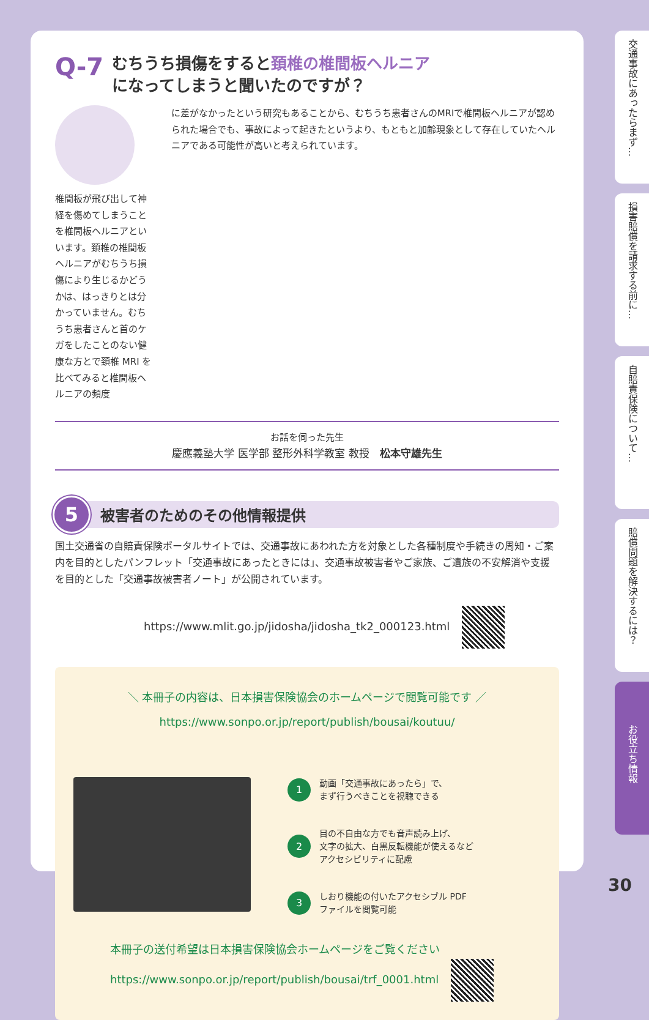Q-7
むちうち損傷をすると頚椎の椎間板ヘルニア
になってしまうと聞いたのですが？
椎間板が飛び出して神経を傷めてしまうことを椎間板ヘルニアといいます。頚椎の椎間板ヘルニアがむちうち損傷により生じるかどうかは、はっきりとは分かっていません。むちうち患者さんと首のケガをしたことのない健康な方とで頚椎 MRI を比べてみると椎間板ヘルニアの頻度
に差がなかったという研究もあることから、むちうち患者さんのMRIで椎間板ヘルニアが認められた場合でも、事故によって起きたというより、もともと加齢現象として存在していたヘルニアである可能性が高いと考えられています。
お話を伺った先生
慶應義塾大学 医学部 整形外科学教室 教授　松本守雄先生
5
被害者のためのその他情報提供
国土交通省の自賠責保険ポータルサイトでは、交通事故にあわれた方を対象とした各種制度や手続きの周知・ご案内を目的としたパンフレット「交通事故にあったときには」、交通事故被害者やご家族、ご遺族の不安解消や支援を目的とした「交通事故被害者ノート」が公開されています。
https://www.mlit.go.jp/jidosha/jidosha_tk2_000123.html
＼ 本冊子の内容は、日本損害保険協会のホームページで閲覧可能です ／
https://www.sonpo.or.jp/report/publish/bousai/koutuu/
1
動画「交通事故にあったら」で、
まず行うべきことを視聴できる
2
目の不自由な方でも音声読み上げ、
文字の拡大、白黒反転機能が使えるなど
アクセシビリティに配慮
3
しおり機能の付いたアクセシブル PDF
ファイルを閲覧可能
本冊子の送付希望は日本損害保険協会ホームページをご覧ください
https://www.sonpo.or.jp/report/publish/bousai/trf_0001.html
交通事故にあったらまず…
損害賠償を請求する前に…
自賠責保険について…
賠償問題を解決するには？
お役立ち情報
30